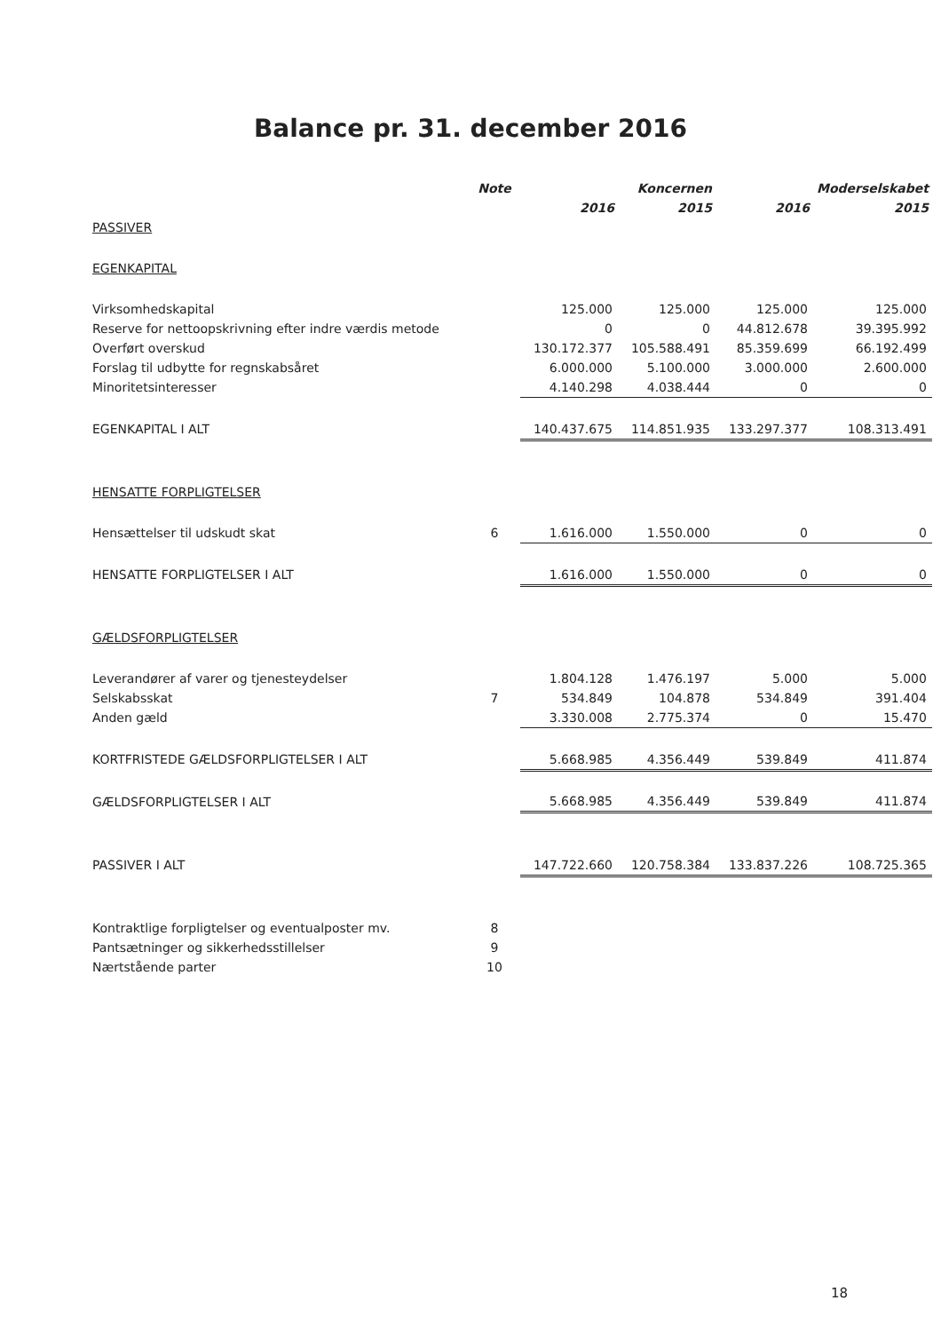Balance pr. 31. december 2016
| | Note | | Koncernen | | Moderselskabet |
| --- | --- | --- | --- | --- | --- |
| | | 2016 | 2015 | 2016 | 2015 |
| PASSIVER | | | | | |
| EGENKAPITAL | | | | | |
| Virksomhedskapital | | 125.000 | 125.000 | 125.000 | 125.000 |
| Reserve for nettoopskrivning efter indre værdis metode | | 0 | 0 | 44.812.678 | 39.395.992 |
| Overført overskud | | 130.172.377 | 105.588.491 | 85.359.699 | 66.192.499 |
| Forslag til udbytte for regnskabsåret | | 6.000.000 | 5.100.000 | 3.000.000 | 2.600.000 |
| Minoritetsinteresser | | 4.140.298 | 4.038.444 | 0 | 0 |
| EGENKAPITAL I ALT | | 140.437.675 | 114.851.935 | 133.297.377 | 108.313.491 |
| HENSATTE FORPLIGTELSER | | | | | |
| Hensættelser til udskudt skat | 6 | 1.616.000 | 1.550.000 | 0 | 0 |
| HENSATTE FORPLIGTELSER I ALT | | 1.616.000 | 1.550.000 | 0 | 0 |
| GÆLDSFORPLIGTELSER | | | | | |
| Leverandører af varer og tjenesteydelser | | 1.804.128 | 1.476.197 | 5.000 | 5.000 |
| Selskabsskat | 7 | 534.849 | 104.878 | 534.849 | 391.404 |
| Anden gæld | | 3.330.008 | 2.775.374 | 0 | 15.470 |
| KORTFRISTEDE GÆLDSFORPLIGTELSER I ALT | | 5.668.985 | 4.356.449 | 539.849 | 411.874 |
| GÆLDSFORPLIGTELSER I ALT | | 5.668.985 | 4.356.449 | 539.849 | 411.874 |
| PASSIVER I ALT | | 147.722.660 | 120.758.384 | 133.837.226 | 108.725.365 |
| Kontraktlige forpligtelser og eventualposter mv. | 8 | | | | |
| Pantsætninger og sikkerhedsstillelser | 9 | | | | |
| Nærtstående parter | 10 | | | | |
18